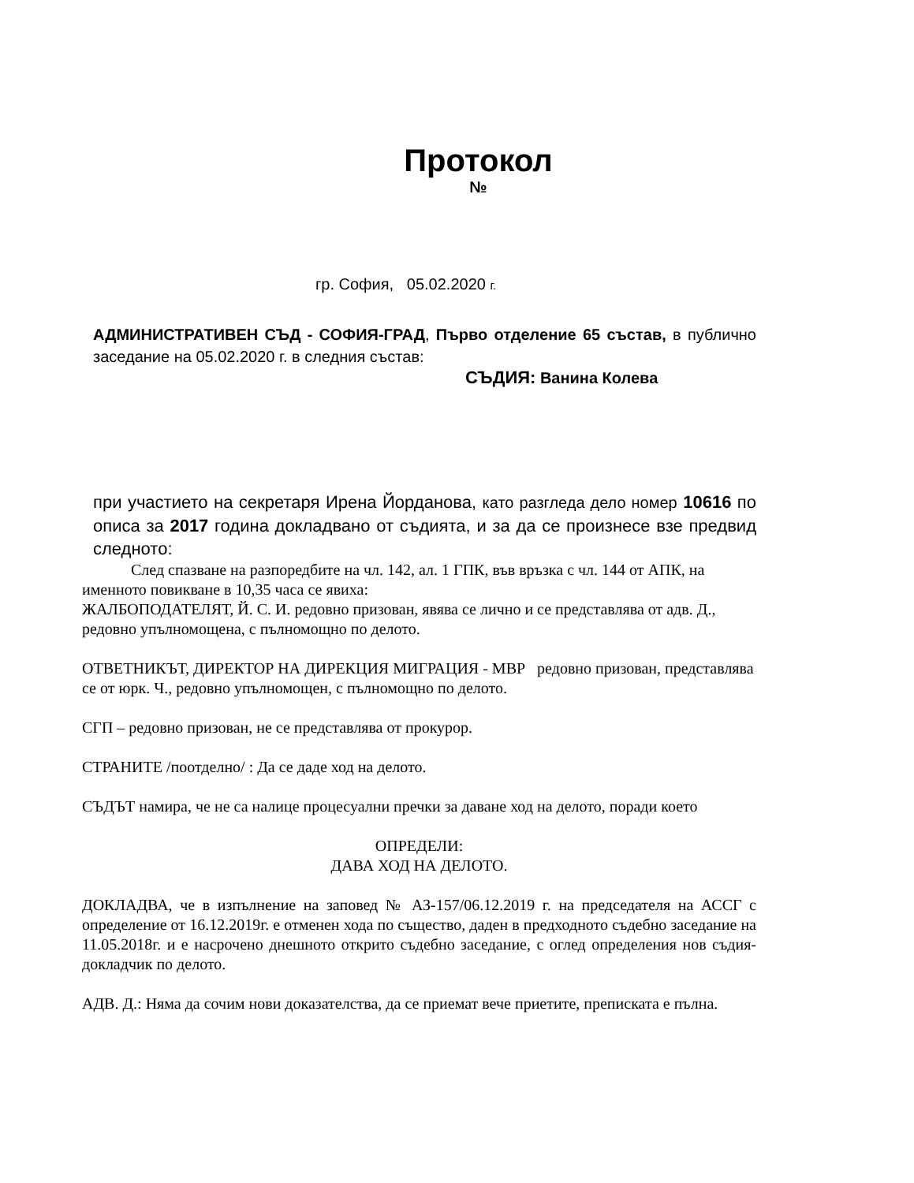Протокол
№
гр. София, 05.02.2020 г.
АДМИНИСТРАТИВЕН СЪД - СОФИЯ-ГРАД, Първо отделение 65 състав, в публично заседание на 05.02.2020 г. в следния състав:
СЪДИЯ: Ванина Колева
при участието на секретаря Ирена Йорданова, като разгледа дело номер 10616 по описа за 2017 година докладвано от съдията, и за да се произнесе взе предвид следното:
След спазване на разпоредбите на чл. 142, ал. 1 ГПК, във връзка с чл. 144 от АПК, на именното повикване в 10,35 часа се явиха:
ЖАЛБОПОДАТЕЛЯТ, Й. С. И. редовно призован, явява се лично и се представлява от адв. Д., редовно упълномощена, с пълномощно по делото.
ОТВЕТНИКЪТ, ДИРЕКТОР НА ДИРЕКЦИЯ МИГРАЦИЯ - МВР редовно призован, представлява се от юрк. Ч., редовно упълномощен, с пълномощно по делото.
СГП – редовно призован, не се представлява от прокурор.
СТРАНИТЕ /поотделно/ : Да се даде ход на делото.
СЪДЪТ намира, че не са налице процесуални пречки за даване ход на делото, поради което
ОПРЕДЕЛИ:
ДАВА ХОД НА ДЕЛОТО.
ДОКЛАДВА, че в изпълнение на заповед № АЗ-157/06.12.2019 г. на председателя на АССГ с определение от 16.12.2019г. е отменен хода по същество, даден в предходното съдебно заседание на 11.05.2018г. и е насрочено днешното открито съдебно заседание, с оглед определения нов съдия-докладчик по делото.
АДВ. Д.: Няма да сочим нови доказателства, да се приемат вече приетите, преписката е пълна.